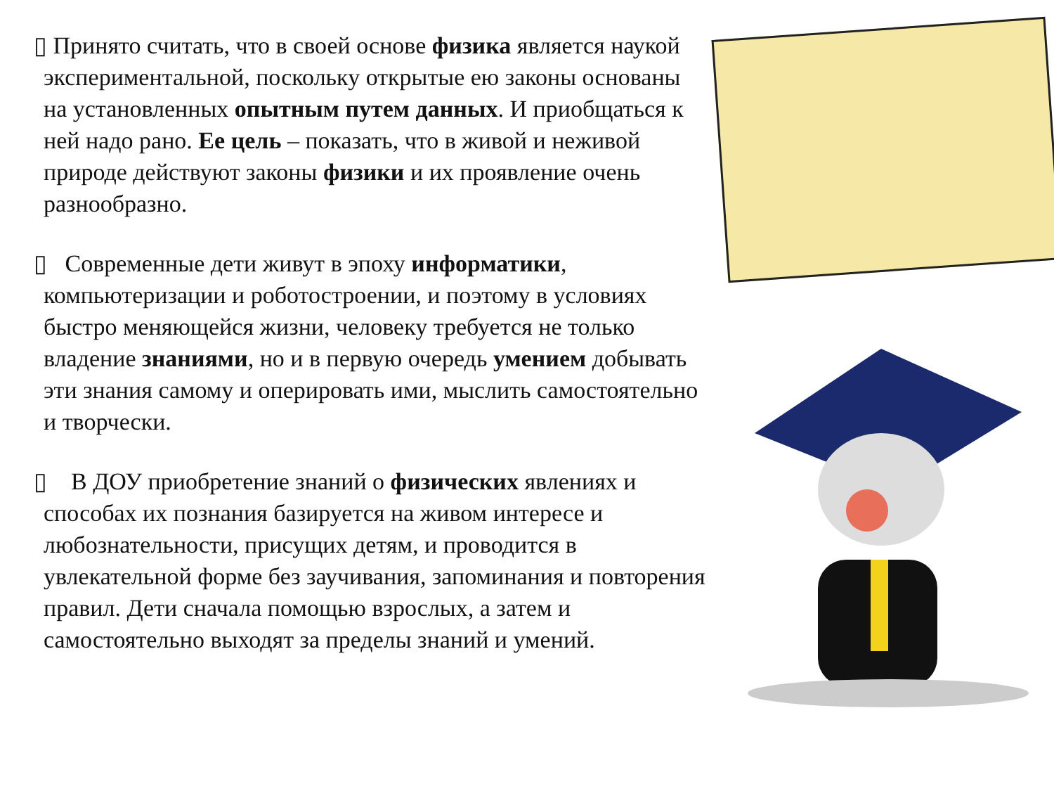▯ Принято считать, что в своей основе физика является наукой экспериментальной, поскольку открытые ею законы основаны на установленных опытным путем данных. И приобщаться к ней надо рано. Ее цель – показать, что в живой и неживой природе действуют законы физики и их проявление очень разнообразно.
▯ Современные дети живут в эпоху информатики, компьютеризации и роботостроении, и поэтому в условиях быстро меняющейся жизни, человеку требуется не только владение знаниями, но и в первую очередь умением добывать эти знания самому и оперировать ими, мыслить самостоятельно и творчески.
▯ В ДОУ приобретение знаний о физических явлениях и способах их познания базируется на живом интересе и любознательности, присущих детям, и проводится в увлекательной форме без заучивания, запоминания и повторения правил. Дети сначала помощью взрослых, а затем и самостоятельно выходят за пределы знаний и умений.